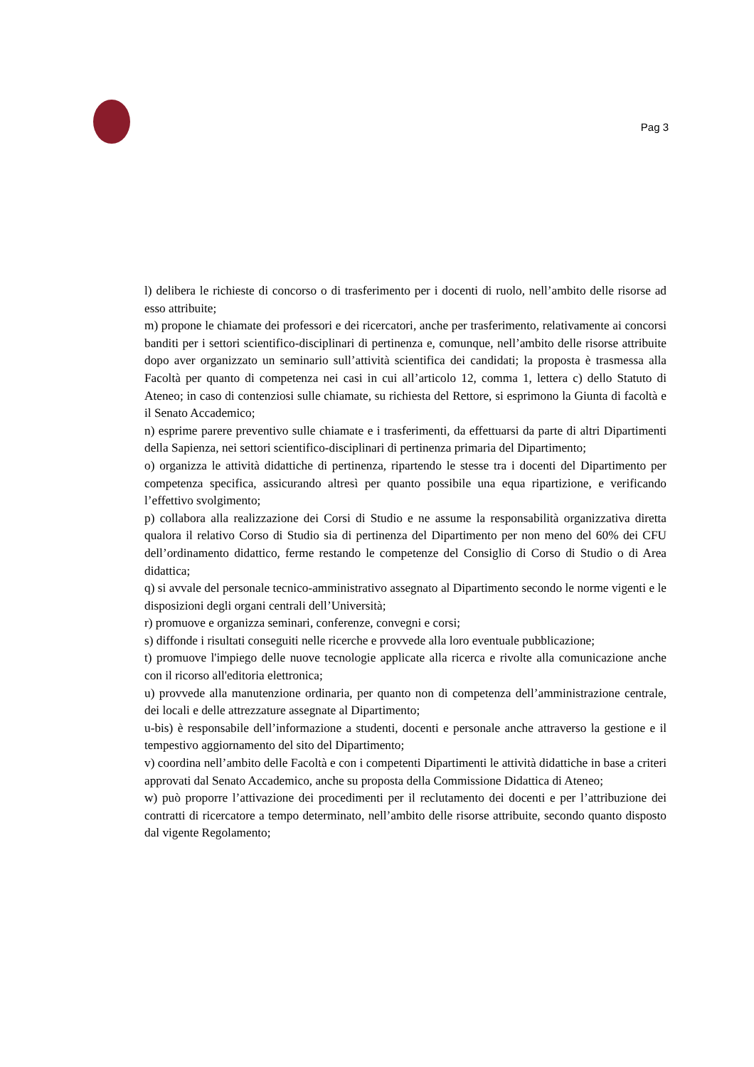Pag 3
l) delibera le richieste di concorso o di trasferimento per i docenti di ruolo, nell’ambito delle risorse ad esso attribuite;
m) propone le chiamate dei professori e dei ricercatori, anche per trasferimento, relativamente ai concorsi banditi per i settori scientifico-disciplinari di pertinenza e, comunque, nell’ambito delle risorse attribuite dopo aver organizzato un seminario sull’attività scientifica dei candidati; la proposta è trasmessa alla Facoltà per quanto di competenza nei casi in cui all’articolo 12, comma 1, lettera c) dello Statuto di Ateneo; in caso di contenziosi sulle chiamate, su richiesta del Rettore, si esprimono la Giunta di facoltà e il Senato Accademico;
n) esprime parere preventivo sulle chiamate e i trasferimenti, da effettuarsi da parte di altri Dipartimenti della Sapienza, nei settori scientifico-disciplinari di pertinenza primaria del Dipartimento;
o) organizza le attività didattiche di pertinenza, ripartendo le stesse tra i docenti del Dipartimento per competenza specifica, assicurando altresì per quanto possibile una equa ripartizione, e verificando l’effettivo svolgimento;
p) collabora alla realizzazione dei Corsi di Studio e ne assume la responsabilità organizzativa diretta qualora il relativo Corso di Studio sia di pertinenza del Dipartimento per non meno del 60% dei CFU dell’ordinamento didattico, ferme restando le competenze del Consiglio di Corso di Studio o di Area didattica;
q) si avvale del personale tecnico-amministrativo assegnato al Dipartimento secondo le norme vigenti e le disposizioni degli organi centrali dell’Università;
r) promuove e organizza seminari, conferenze, convegni e corsi;
s) diffonde i risultati conseguiti nelle ricerche e provvede alla loro eventuale pubblicazione;
t) promuove l'impiego delle nuove tecnologie applicate alla ricerca e rivolte alla comunicazione anche con il ricorso all'editoria elettronica;
u) provvede alla manutenzione ordinaria, per quanto non di competenza dell’amministrazione centrale, dei locali e delle attrezzature assegnate al Dipartimento;
u-bis) è responsabile dell’informazione a studenti, docenti e personale anche attraverso la gestione e il tempestivo aggiornamento del sito del Dipartimento;
v) coordina nell’ambito delle Facoltà e con i competenti Dipartimenti le attività didattiche in base a criteri approvati dal Senato Accademico, anche su proposta della Commissione Didattica di Ateneo;
w) può proporre l’attivazione dei procedimenti per il reclutamento dei docenti e per l’attribuzione dei contratti di ricercatore a tempo determinato, nell’ambito delle risorse attribuite, secondo quanto disposto dal vigente Regolamento;